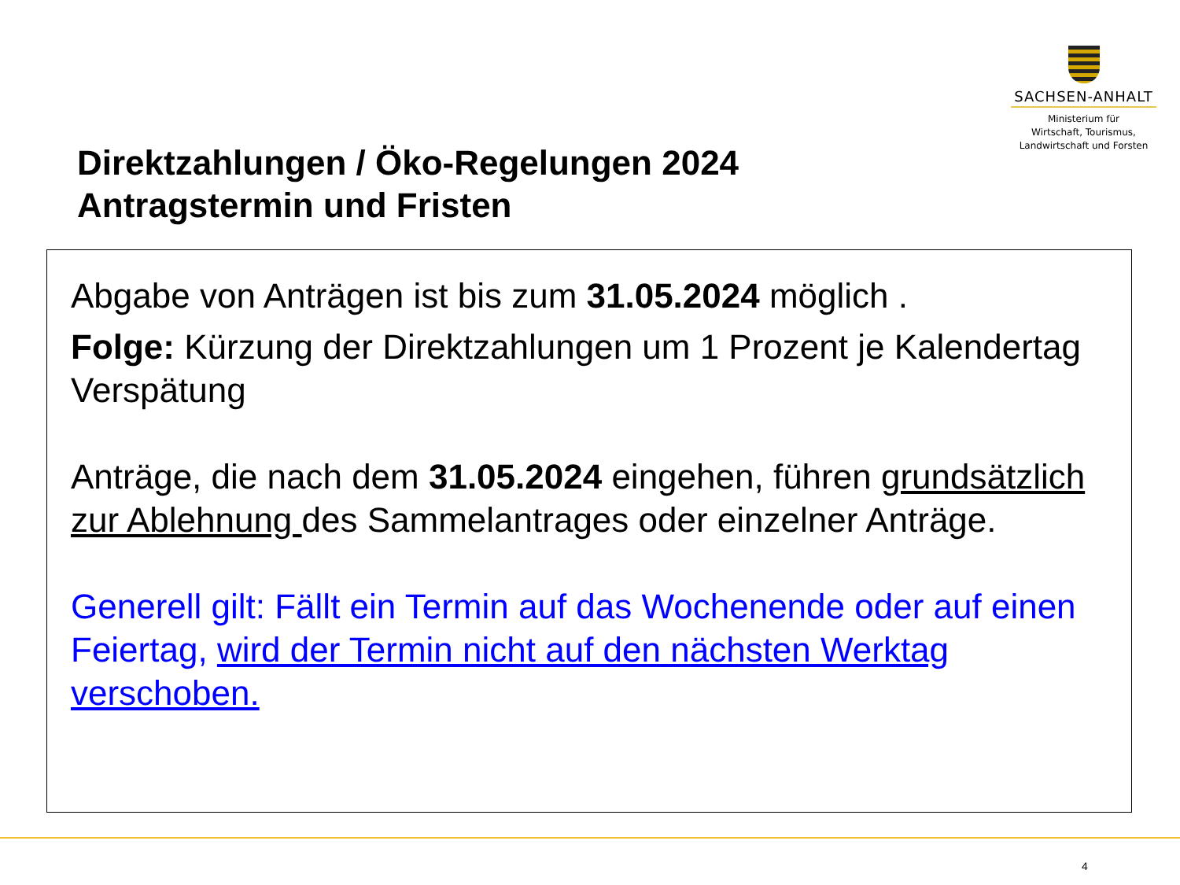SACHSEN-ANHALT
Ministerium für
Wirtschaft, Tourismus,
Landwirtschaft und Forsten
Direktzahlungen / Öko-Regelungen 2024
Antragstermin und Fristen
Abgabe von Anträgen ist bis zum 31.05.2024 möglich .
Folge: Kürzung der Direktzahlungen um 1 Prozent je Kalendertag Verspätung
Anträge, die nach dem 31.05.2024 eingehen, führen grundsätzlich zur Ablehnung des Sammelantrages oder einzelner Anträge.
Generell gilt: Fällt ein Termin auf das Wochenende oder auf einen Feiertag, wird der Termin nicht auf den nächsten Werktag verschoben.
4